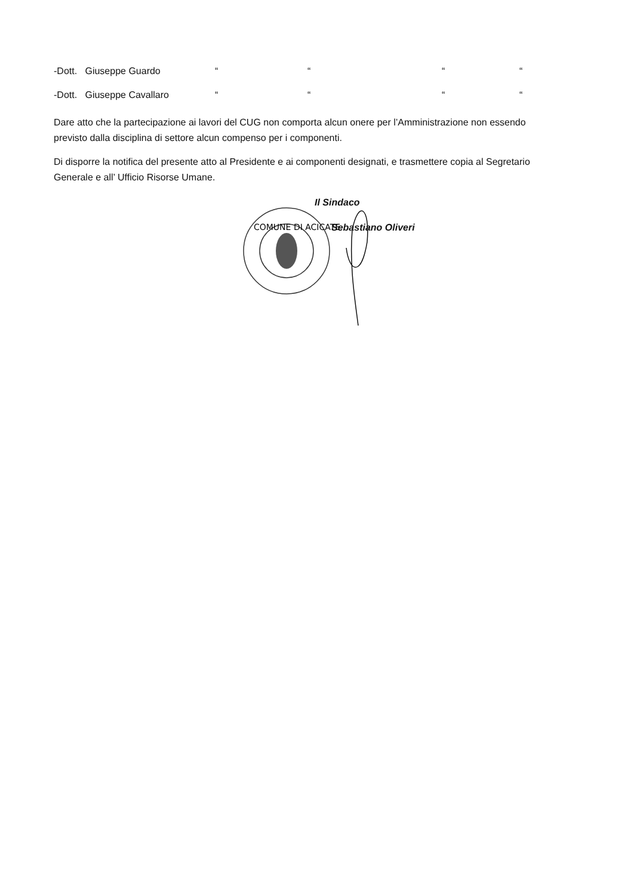-Dott. Giuseppe Guardo ““““
-Dott. Giuseppe Cavallaro ““““
Dare atto che la partecipazione ai lavori del CUG non comporta alcun onere per l’Amministrazione non essendo previsto dalla disciplina di settore alcun compenso per i componenti.
Di disporre la notifica del presente atto al Presidente e ai componenti designati, e trasmettere copia al Segretario Generale e all’ Ufficio Risorse Umane.
Il Sindaco
Sebastiano Oliveri
COMUNE DI ACICATE